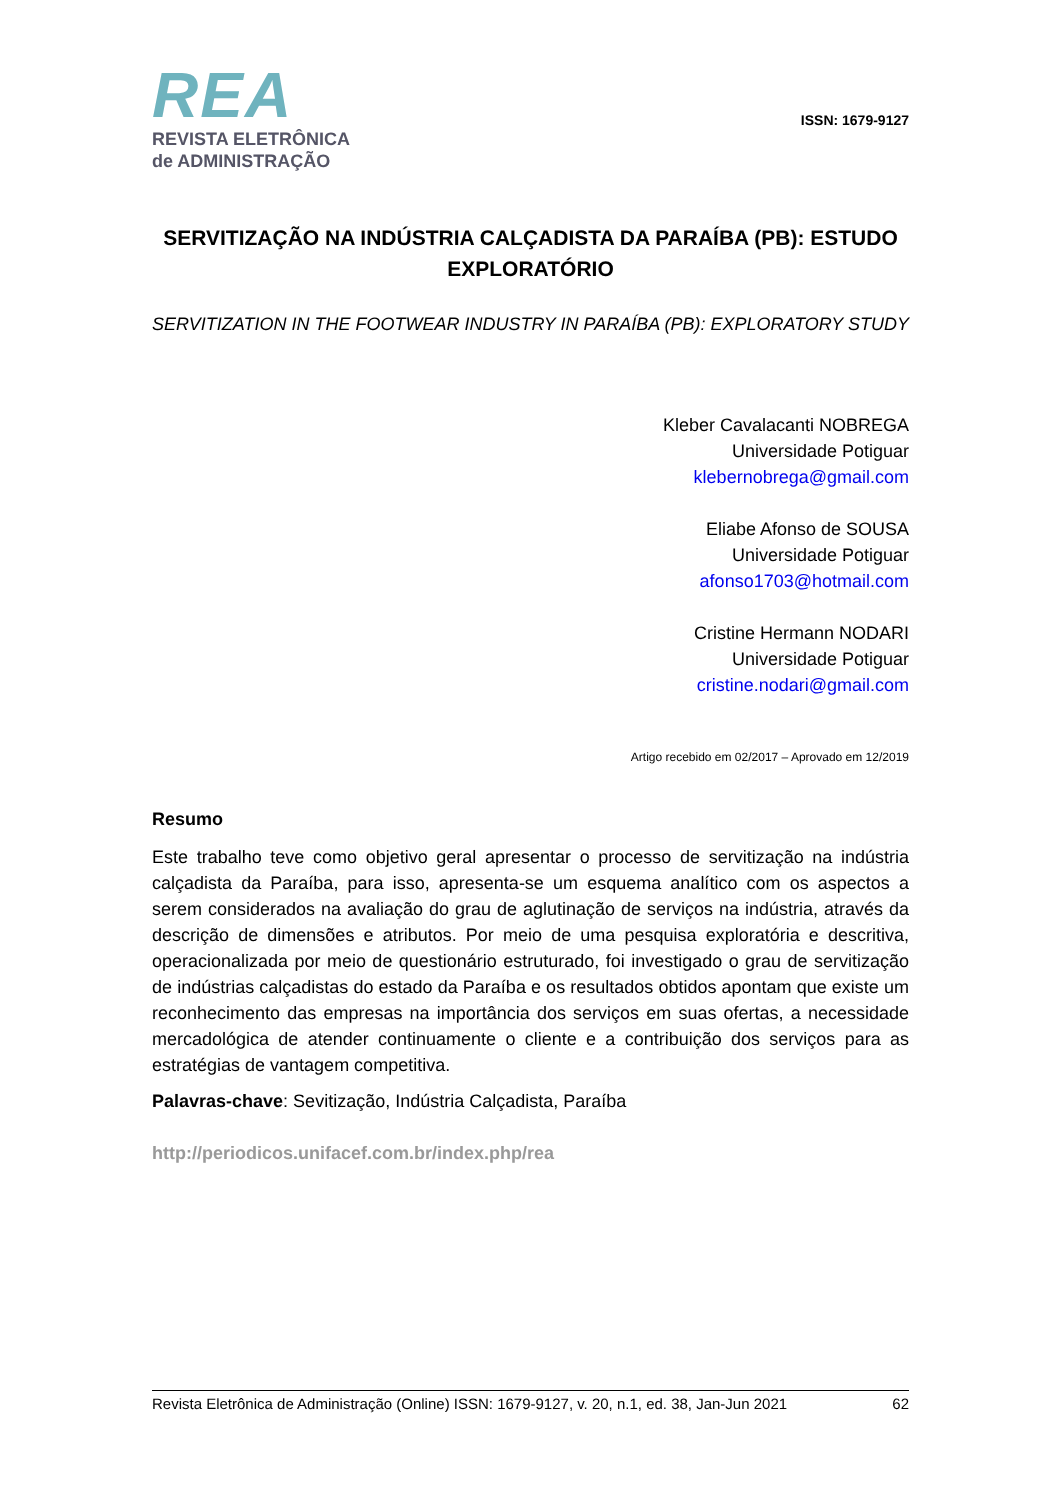REA
REVISTA ELETRÔNICA
de ADMINISTRAÇÃO
ISSN: 1679-9127
SERVITIZAÇÃO NA INDÚSTRIA CALÇADISTA DA PARAÍBA (PB): ESTUDO EXPLORATÓRIO
SERVITIZATION IN THE FOOTWEAR INDUSTRY IN PARAÍBA (PB): EXPLORATORY STUDY
Kleber Cavalacanti NOBREGA
Universidade Potiguar
klebernobrega@gmail.com
Eliabe Afonso de SOUSA
Universidade Potiguar
afonso1703@hotmail.com
Cristine Hermann NODARI
Universidade Potiguar
cristine.nodari@gmail.com
Artigo recebido em 02/2017 – Aprovado em 12/2019
Resumo
Este trabalho teve como objetivo geral apresentar o processo de servitização na indústria calçadista da Paraíba, para isso, apresenta-se um esquema analítico com os aspectos a serem considerados na avaliação do grau de aglutinação de serviços na indústria, através da descrição de dimensões e atributos. Por meio de uma pesquisa exploratória e descritiva, operacionalizada por meio de questionário estruturado, foi investigado o grau de servitização de indústrias calçadistas do estado da Paraíba e os resultados obtidos apontam que existe um reconhecimento das empresas na importância dos serviços em suas ofertas, a necessidade mercadológica de atender continuamente o cliente e a contribuição dos serviços para as estratégias de vantagem competitiva.
Palavras-chave: Sevitização, Indústria Calçadista, Paraíba
http://periodicos.unifacef.com.br/index.php/rea
Revista Eletrônica de Administração (Online) ISSN: 1679-9127, v. 20, n.1, ed. 38, Jan-Jun 2021 62